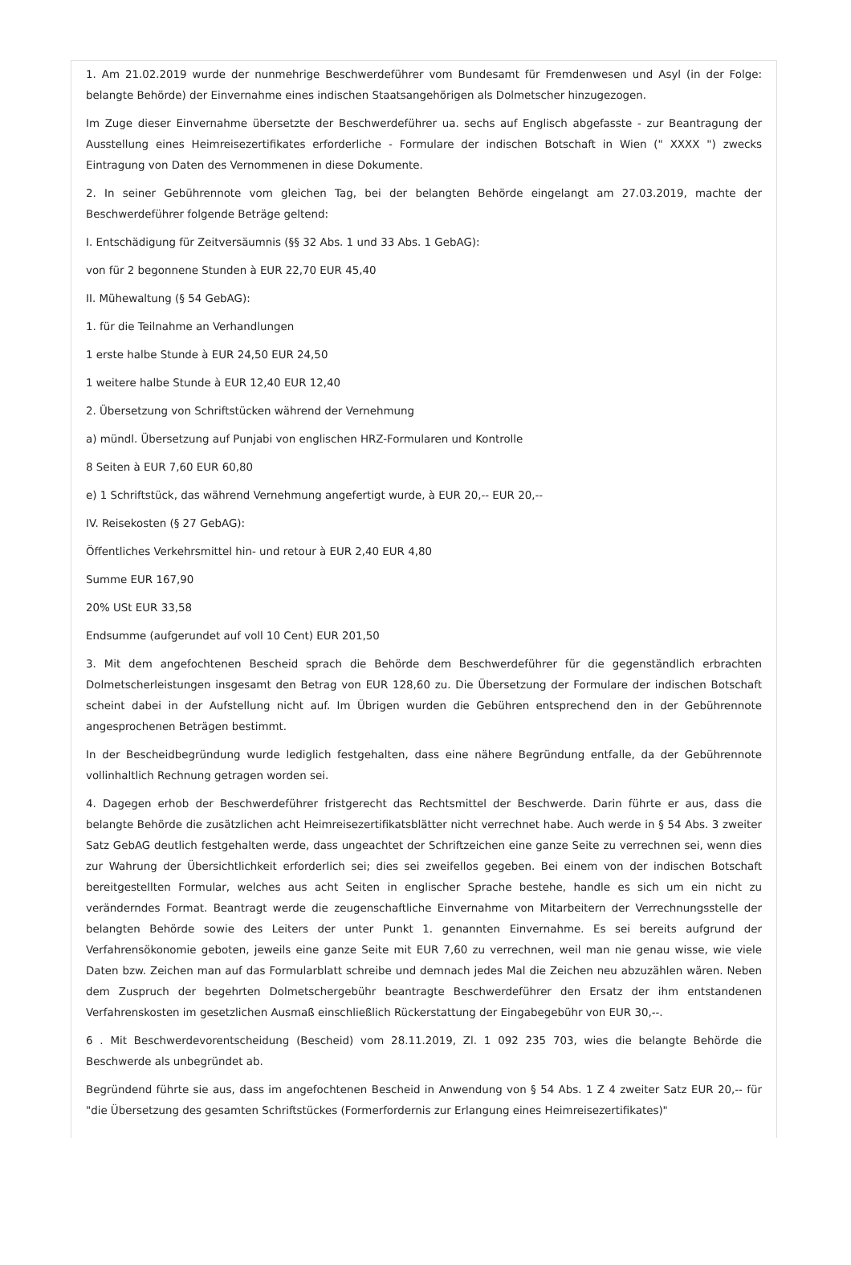1. Am 21.02.2019 wurde der nunmehrige Beschwerdeführer vom Bundesamt für Fremdenwesen und Asyl (in der Folge: belangte Behörde) der Einvernahme eines indischen Staatsangehörigen als Dolmetscher hinzugezogen.
Im Zuge dieser Einvernahme übersetzte der Beschwerdeführer ua. sechs auf Englisch abgefasste - zur Beantragung der Ausstellung eines Heimreisezertifikates erforderliche - Formulare der indischen Botschaft in Wien (" XXXX ") zwecks Eintragung von Daten des Vernommenen in diese Dokumente.
2. In seiner Gebührennote vom gleichen Tag, bei der belangten Behörde eingelangt am 27.03.2019, machte der Beschwerdeführer folgende Beträge geltend:
I. Entschädigung für Zeitversäumnis (§§ 32 Abs. 1 und 33 Abs. 1 GebAG):
von für 2 begonnene Stunden à EUR 22,70 EUR 45,40
II. Mühewaltung (§ 54 GebAG):
1. für die Teilnahme an Verhandlungen
1 erste halbe Stunde à EUR 24,50 EUR 24,50
1 weitere halbe Stunde à EUR 12,40 EUR 12,40
2. Übersetzung von Schriftstücken während der Vernehmung
a) mündl. Übersetzung auf Punjabi von englischen HRZ-Formularen und Kontrolle
8 Seiten à EUR 7,60 EUR 60,80
e) 1 Schriftstück, das während Vernehmung angefertigt wurde, à EUR 20,-- EUR 20,--
IV. Reisekosten (§ 27 GebAG):
Öffentliches Verkehrsmittel hin- und retour à EUR 2,40 EUR 4,80
Summe EUR 167,90
20% USt EUR 33,58
Endsumme (aufgerundet auf voll 10 Cent) EUR 201,50
3. Mit dem angefochtenen Bescheid sprach die Behörde dem Beschwerdeführer für die gegenständlich erbrachten Dolmetscherleistungen insgesamt den Betrag von EUR 128,60 zu. Die Übersetzung der Formulare der indischen Botschaft scheint dabei in der Aufstellung nicht auf. Im Übrigen wurden die Gebühren entsprechend den in der Gebührennote angesprochenen Beträgen bestimmt.
In der Bescheidbegründung wurde lediglich festgehalten, dass eine nähere Begründung entfalle, da der Gebührennote vollinhaltlich Rechnung getragen worden sei.
4. Dagegen erhob der Beschwerdeführer fristgerecht das Rechtsmittel der Beschwerde. Darin führte er aus, dass die belangte Behörde die zusätzlichen acht Heimreisezertifikatsblätter nicht verrechnet habe. Auch werde in § 54 Abs. 3 zweiter Satz GebAG deutlich festgehalten werde, dass ungeachtet der Schriftzeichen eine ganze Seite zu verrechnen sei, wenn dies zur Wahrung der Übersichtlichkeit erforderlich sei; dies sei zweifellos gegeben. Bei einem von der indischen Botschaft bereitgestellten Formular, welches aus acht Seiten in englischer Sprache bestehe, handle es sich um ein nicht zu veränderndes Format. Beantragt werde die zeugenschaftliche Einvernahme von Mitarbeitern der Verrechnungsstelle der belangten Behörde sowie des Leiters der unter Punkt 1. genannten Einvernahme. Es sei bereits aufgrund der Verfahrensökonomie geboten, jeweils eine ganze Seite mit EUR 7,60 zu verrechnen, weil man nie genau wisse, wie viele Daten bzw. Zeichen man auf das Formularblatt schreibe und demnach jedes Mal die Zeichen neu abzuzählen wären. Neben dem Zuspruch der begehrten Dolmetschergebühr beantragte Beschwerdeführer den Ersatz der ihm entstandenen Verfahrenskosten im gesetzlichen Ausmaß einschließlich Rückerstattung der Eingabegebühr von EUR 30,--.
6 . Mit Beschwerdevorentscheidung (Bescheid) vom 28.11.2019, Zl. 1 092 235 703, wies die belangte Behörde die Beschwerde als unbegründet ab.
Begründend führte sie aus, dass im angefochtenen Bescheid in Anwendung von § 54 Abs. 1 Z 4 zweiter Satz EUR 20,-- für "die Übersetzung des gesamten Schriftstückes (Formerfordernis zur Erlangung eines Heimreisezertifikates)"